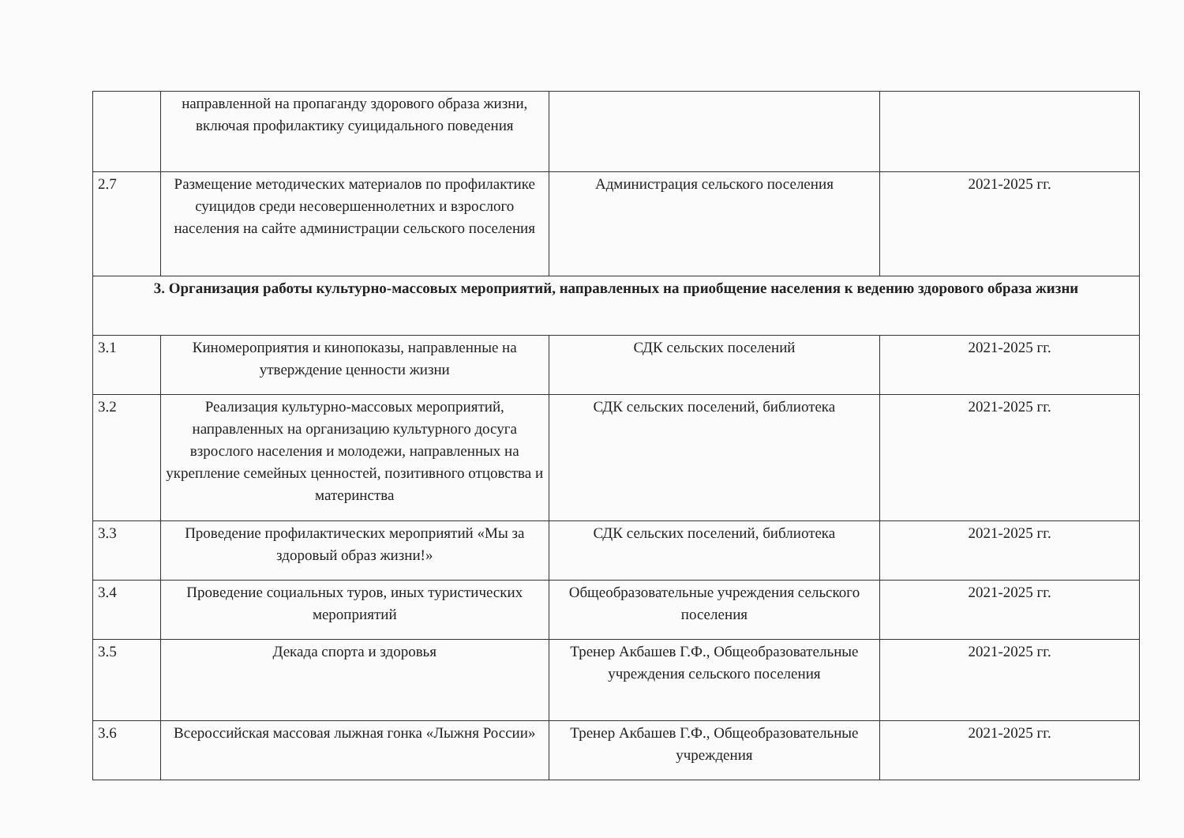| | направленной на пропаганду здорового образа жизни, включая профилактику суицидального поведения | | |
| 2.7 | Размещение методических материалов по профилактике суицидов среди несовершеннолетних и взрослого населения на сайте администрации сельского поселения | Администрация сельского поселения | 2021-2025 гг. |
| 3. Организация работы культурно-массовых мероприятий, направленных на приобщение населения к ведению здорового образа жизни | | | |
| 3.1 | Киномероприятия и кинопоказы, направленные на утверждение ценности жизни | СДК сельских поселений | 2021-2025 гг. |
| 3.2 | Реализация культурно-массовых мероприятий, направленных на организацию культурного досуга взрослого населения и молодежи, направленных на укрепление семейных ценностей, позитивного отцовства и материнства | СДК сельских поселений, библиотека | 2021-2025 гг. |
| 3.3 | Проведение профилактических мероприятий «Мы за здоровый образ жизни!» | СДК сельских поселений, библиотека | 2021-2025 гг. |
| 3.4 | Проведение социальных туров, иных туристических мероприятий | Общеобразовательные учреждения сельского поселения | 2021-2025 гг. |
| 3.5 | Декада спорта и здоровья | Тренер Акбашев Г.Ф., Общеобразовательные учреждения сельского поселения | 2021-2025 гг. |
| 3.6 | Всероссийская массовая лыжная гонка «Лыжня России» | Тренер Акбашев Г.Ф., Общеобразовательные учреждения | 2021-2025 гг. |